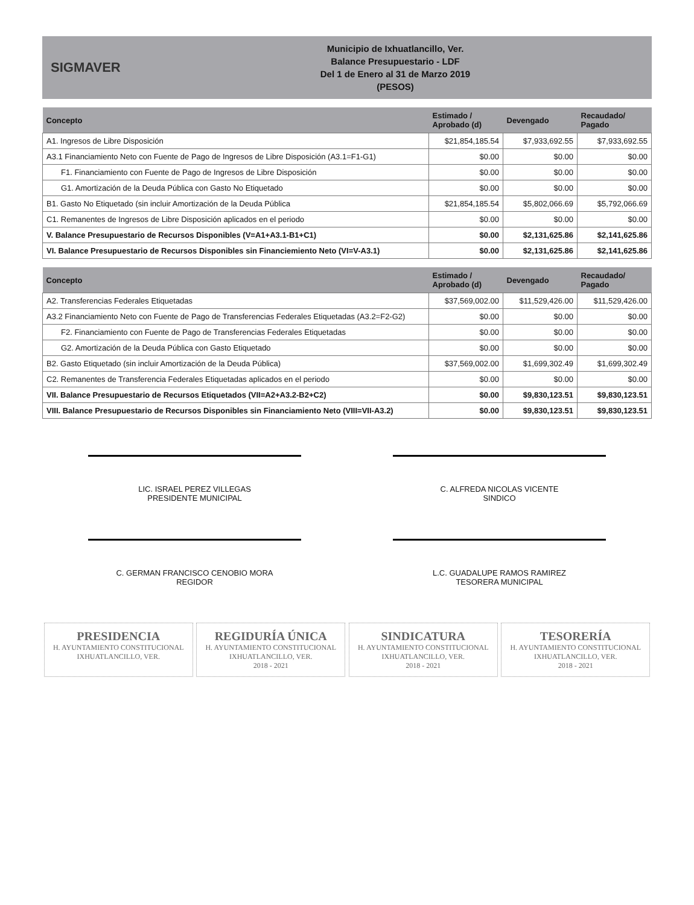SIGMAVER
Municipio de Ixhuatlancillo, Ver.
Balance Presupuestario - LDF
Del 1 de Enero al 31 de Marzo 2019
(PESOS)
| Concepto | Estimado / Aprobado (d) | Devengado | Recaudado/ Pagado |
| --- | --- | --- | --- |
| A1. Ingresos de Libre Disposición | $21,854,185.54 | $7,933,692.55 | $7,933,692.55 |
| A3.1 Financiamiento Neto con Fuente de Pago de Ingresos de Libre Disposición (A3.1=F1-G1) | $0.00 | $0.00 | $0.00 |
| F1. Financiamiento con Fuente de Pago de Ingresos de Libre Disposición | $0.00 | $0.00 | $0.00 |
| G1. Amortización de la Deuda Pública con Gasto No Etiquetado | $0.00 | $0.00 | $0.00 |
| B1. Gasto No Etiquetado (sin incluir Amortización de la Deuda Pública | $21,854,185.54 | $5,802,066.69 | $5,792,066.69 |
| C1. Remanentes de Ingresos de Libre Disposición aplicados en el periodo | $0.00 | $0.00 | $0.00 |
| V. Balance Presupuestario de Recursos Disponibles (V=A1+A3.1-B1+C1) | $0.00 | $2,131,625.86 | $2,141,625.86 |
| VI. Balance Presupuestario de Recursos Disponibles sin Financiemiento Neto (VI=V-A3.1) | $0.00 | $2,131,625.86 | $2,141,625.86 |
| Concepto | Estimado / Aprobado (d) | Devengado | Recaudado/ Pagado |
| --- | --- | --- | --- |
| A2. Transferencias Federales Etiquetadas | $37,569,002.00 | $11,529,426.00 | $11,529,426.00 |
| A3.2 Financiamiento Neto con Fuente de Pago de Transferencias Federales Etiquetadas (A3.2=F2-G2) | $0.00 | $0.00 | $0.00 |
| F2. Financiamiento con Fuente de Pago de Transferencias Federales Etiquetadas | $0.00 | $0.00 | $0.00 |
| G2. Amortización de la Deuda Pública con Gasto Etiquetado | $0.00 | $0.00 | $0.00 |
| B2. Gasto Etiquetado (sin incluir Amortización de la Deuda Pública) | $37,569,002.00 | $1,699,302.49 | $1,699,302.49 |
| C2. Remanentes de Transferencia Federales Etiquetadas aplicados en el periodo | $0.00 | $0.00 | $0.00 |
| VII. Balance Presupuestario de Recursos Etiquetados (VII=A2+A3.2-B2+C2) | $0.00 | $9,830,123.51 | $9,830,123.51 |
| VIII. Balance Presupuestario de Recursos Disponibles sin Financiamiento Neto (VIII=VII-A3.2) | $0.00 | $9,830,123.51 | $9,830,123.51 |
LIC. ISRAEL PEREZ VILLEGAS
PRESIDENTE MUNICIPAL
C. ALFREDA NICOLAS VICENTE
SINDICO
C. GERMAN FRANCISCO CENOBIO MORA
REGIDOR
L.C. GUADALUPE RAMOS RAMIREZ
TESORERA MUNICIPAL
PRESIDENCIA
H. AYUNTAMIENTO CONSTITUCIONAL
IXHUATLANCILLO, VER.
REGIDURÍA ÚNICA
H. AYUNTAMIENTO CONSTITUCIONAL
IXHUATLANCILLO, VER.
2018 - 2021
SINDICATURA
H. AYUNTAMIENTO CONSTITUCIONAL
IXHUATLANCILLO, VER.
2018 - 2021
TESORERÍA
H. AYUNTAMIENTO CONSTITUCIONAL
IXHUATLANCILLO, VER.
2018 - 2021